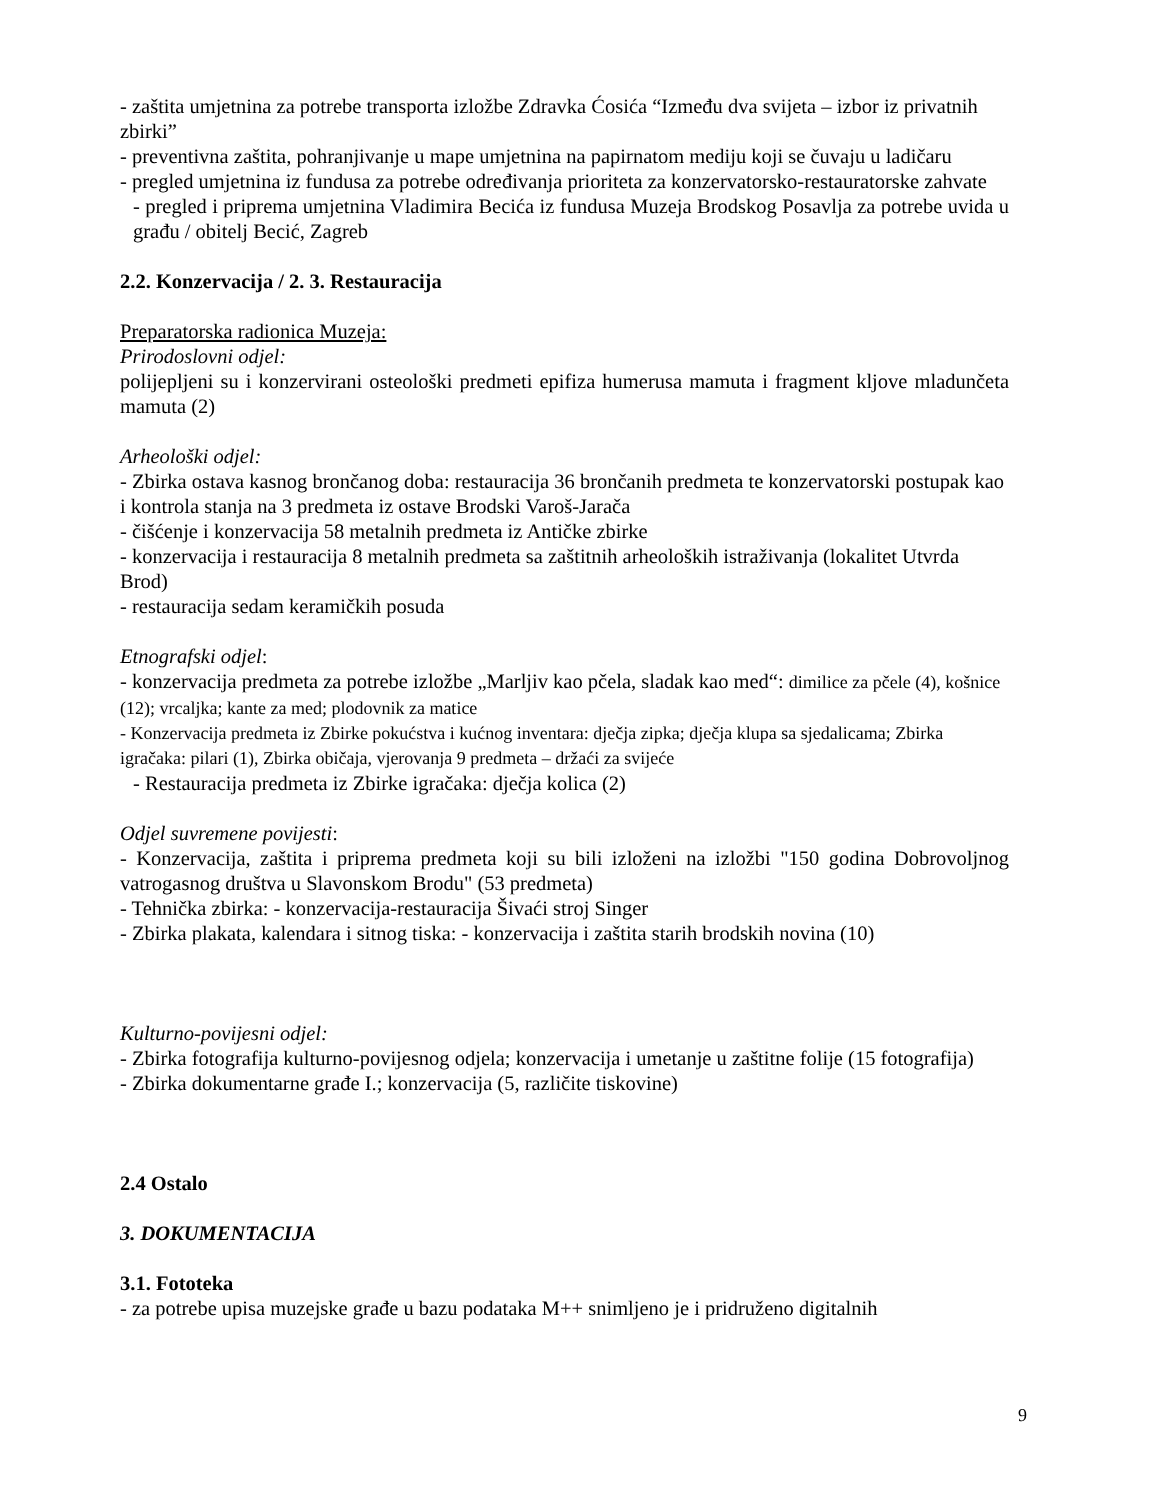- zaštita umjetnina za potrebe transporta izložbe Zdravka Ćosića “Između dva svijeta – izbor iz privatnih zbirki”
- preventivna zaštita, pohranjivanje u mape umjetnina na papirnatom mediju koji se čuvaju u ladičaru
- pregled umjetnina iz fundusa za potrebe određivanja prioriteta za konzervatorsko-restauratorske zahvate
- pregled i priprema umjetnina Vladimira Becića iz fundusa Muzeja Brodskog Posavlja za potrebe uvida u građu / obitelj Becić, Zagreb
2.2. Konzervacija / 2. 3. Restauracija
Preparatorska radionica Muzeja:
Prirodoslovni odjel:
polijepljeni su i konzervirani osteološki predmeti epifiza humerusa mamuta i fragment kljove mladunčeta mamuta (2)
Arheološki odjel:
- Zbirka ostava kasnog brončanog doba: restauracija 36 brončanih predmeta te konzervatorski postupak kao i kontrola stanja na 3 predmeta iz ostave Brodski Varoš-Jarača
- čišćenje i konzervacija 58 metalnih predmeta iz Antičke zbirke
- konzervacija i restauracija 8 metalnih predmeta sa zaštitnih arheoloških istraživanja (lokalitet Utvrda Brod)
- restauracija sedam keramičkih posuda
Etnografski odjel:
- konzervacija predmeta za potrebe izložbe „Marljiv kao pčela, sladak kao med“: dimilice za pčele (4), košnice (12); vrcaljka; kante za med; plodovnik za matice
- Konzervacija predmeta iz Zbirke pokućstva i kućnog inventara: dječja zipka; dječja klupa sa sjedalicama; Zbirka igračaka: pilari (1), Zbirka običaja, vjerovanja 9 predmeta – držaći za svijeće
- Restauracija predmeta iz Zbirke igračaka: dječja kolica (2)
Odjel suvremene povijesti:
- Konzervacija, zaštita i priprema predmeta koji su bili izloženi na izložbi "150 godina Dobrovoljnog vatrogasnog društva u Slavonskom Brodu" (53 predmeta)
- Tehnička zbirka: - konzervacija-restauracija Šivaći stroj Singer
- Zbirka plakata, kalendara i sitnog tiska: - konzervacija i zaštita starih brodskih novina (10)
Kulturno-povijesni odjel:
- Zbirka fotografija kulturno-povijesnog odjela; konzervacija i umetanje u zaštitne folije (15 fotografija)
- Zbirka dokumentarne građe I.; konzervacija (5, različite tiskovine)
2.4 Ostalo
3. DOKUMENTACIJA
3.1. Fototeka
- za potrebe upisa muzejske građe u bazu podataka M++ snimljeno je i pridruženo digitalnih
9